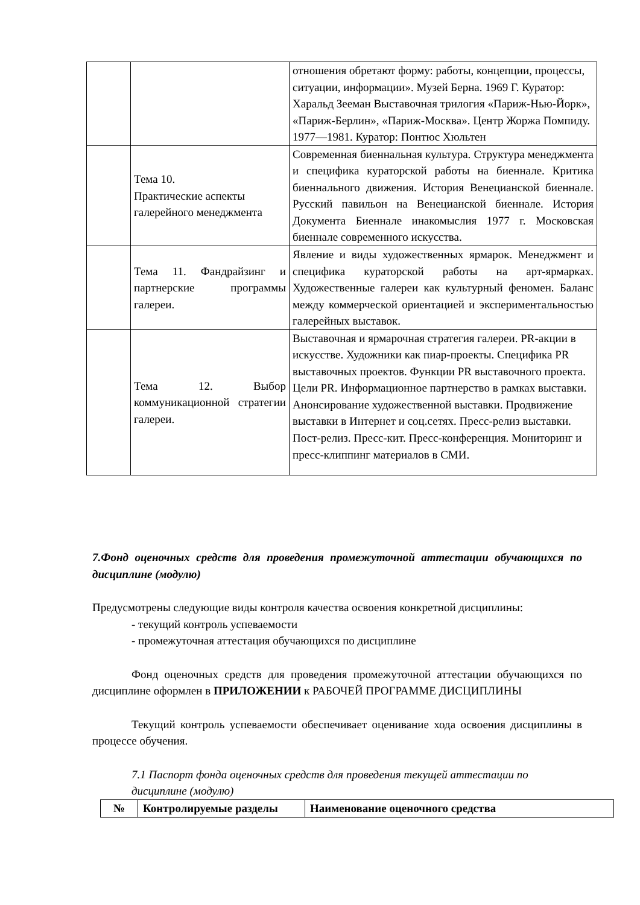| | | отношения обретают форму: работы, концепции, процессы, ситуации, информации». Музей Берна. 1969 Г. Куратор: Харальд Зееман Выставочная трилогия «Париж-Нью-Йорк», «Париж-Берлин», «Париж-Москва». Центр Жоржа Помпиду. 1977—1981. Куратор: Понтюс Хюльтен |
| | Тема 10. Практические аспекты галерейного менеджмента | Современная биеннальная культура. Структура менеджмента и специфика кураторской работы на биеннале. Критика биеннального движения. История Венецианской биеннале. Русский павильон на Венецианской биеннале. История Документа Биеннале инакомыслия 1977 г. Московская биеннале современного искусства. |
| | Тема 11. Фандрайзинг и партнерские программы галереи. | Явление и виды художественных ярмарок. Менеджмент и специфика кураторской работы на арт-ярмарках. Художественные галереи как культурный феномен. Баланс между коммерческой ориентацией и экспериментальностью галерейных выставок. |
| | Тема 12. Выбор коммуникационной стратегии галереи. | Выставочная и ярмарочная стратегия галереи. PR-акции в искусстве. Художники как пиар-проекты. Специфика PR выставочных проектов. Функции PR выставочного проекта. Цели PR. Информационное партнерство в рамках выставки. Анонсирование художественной выставки. Продвижение выставки в Интернет и соц.сетях. Пресс-релиз выставки. Пост-релиз. Пресс-кит. Пресс-конференция. Мониторинг и пресс-клиппинг материалов в СМИ. |
7.Фонд оценочных средств для проведения промежуточной аттестации обучающихся по дисциплине (модулю)
Предусмотрены следующие виды контроля качества освоения конкретной дисциплины:
- текущий контроль успеваемости
- промежуточная аттестация обучающихся по дисциплине
Фонд оценочных средств для проведения промежуточной аттестации обучающихся по дисциплине оформлен в ПРИЛОЖЕНИИ к РАБОЧЕЙ ПРОГРАММЕ ДИСЦИПЛИНЫ
Текущий контроль успеваемости обеспечивает оценивание хода освоения дисциплины в процессе обучения.
7.1 Паспорт фонда оценочных средств для проведения текущей аттестации по дисциплине (модулю)
| № | Контролируемые разделы | Наименование оценочного средства |
| --- | --- | --- |